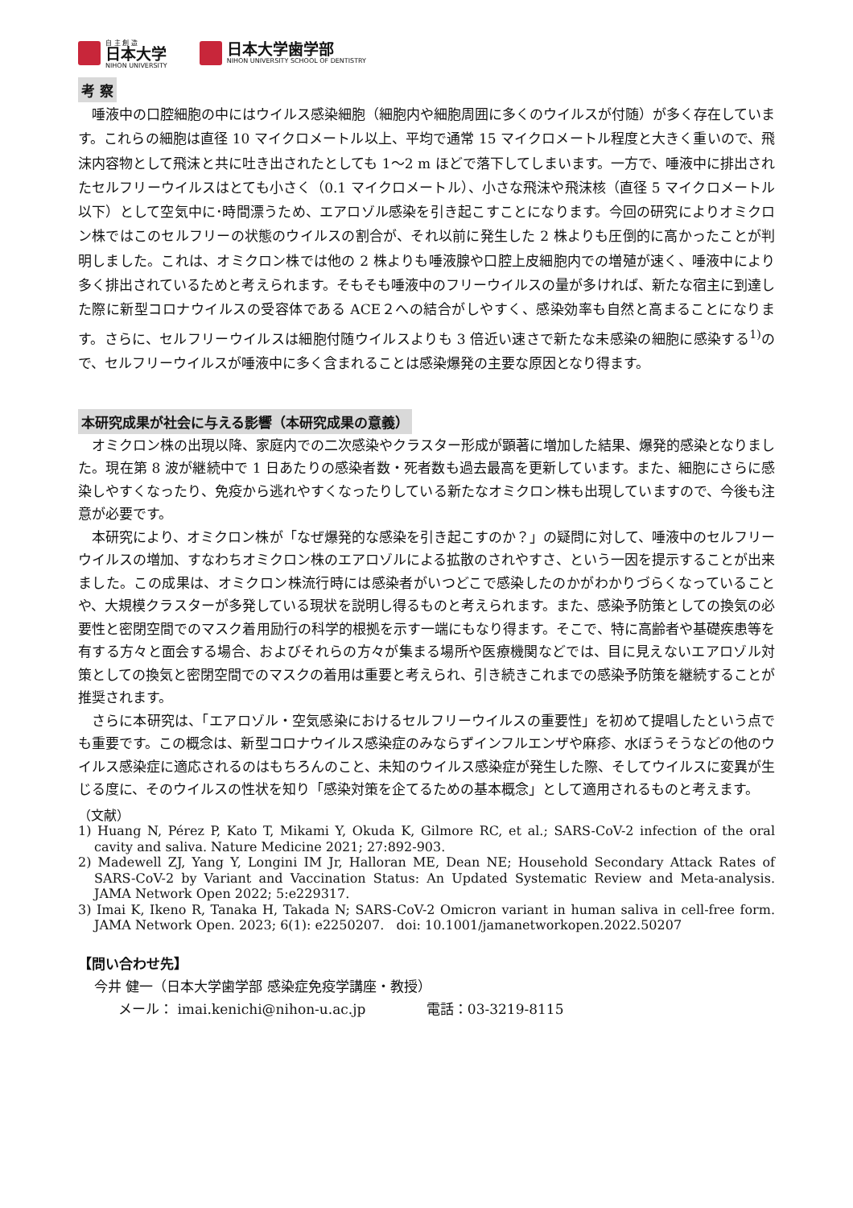自 主 創 造
日本大学
NIHON UNIVERSITY
日本大学歯学部
NIHON UNIVERSITY SCHOOL OF DENTISTRY
考 察
唾液中の口腔細胞の中にはウイルス感染細胞（細胞内や細胞周囲に多くのウイルスが付随）が多く存在しています。これらの細胞は直径 10 マイクロメートル以上、平均で通常 15 マイクロメートル程度と大きく重いので、飛沫内容物として飛沫と共に吐き出されたとしても 1～2 m ほどで落下してしまいます。一方で、唾液中に排出されたセルフリーウイルスはとても小さく（0.1 マイクロメートル）、小さな飛沫や飛沫核（直径 5 マイクロメートル以下）として空気中に･時間漂うため、エアロゾル感染を引き起こすことになります。今回の研究によりオミクロン株ではこのセルフリーの状態のウイルスの割合が、それ以前に発生した 2 株よりも圧倒的に高かったことが判明しました。これは、オミクロン株では他の 2 株よりも唾液腺や口腔上皮細胞内での増殖が速く、唾液中により多く排出されているためと考えられます。そもそも唾液中のフリーウイルスの量が多ければ、新たな宿主に到達した際に新型コロナウイルスの受容体である ACE２への結合がしやすく、感染効率も自然と高まることになります。さらに、セルフリーウイルスは細胞付随ウイルスよりも 3 倍近い速さで新たな未感染の細胞に感染する<sup>1)</sup>ので、セルフリーウイルスが唾液中に多く含まれることは感染爆発の主要な原因となり得ます。
本研究成果が社会に与える影響（本研究成果の意義）
オミクロン株の出現以降、家庭内での二次感染やクラスター形成が顕著に増加した結果、爆発的感染となりました。現在第 8 波が継続中で 1 日あたりの感染者数・死者数も過去最高を更新しています。また、細胞にさらに感染しやすくなったり、免疫から逃れやすくなったりしている新たなオミクロン株も出現していますので、今後も注意が必要です。
本研究により、オミクロン株が「なぜ爆発的な感染を引き起こすのか？」の疑問に対して、唾液中のセルフリーウイルスの増加、すなわちオミクロン株のエアロゾルによる拡散のされやすさ、という一因を提示することが出来ました。この成果は、オミクロン株流行時には感染者がいつどこで感染したのかがわかりづらくなっていることや、大規模クラスターが多発している現状を説明し得るものと考えられます。また、感染予防策としての換気の必要性と密閉空間でのマスク着用励行の科学的根拠を示す一端にもなり得ます。そこで、特に高齢者や基礎疾患等を有する方々と面会する場合、およびそれらの方々が集まる場所や医療機関などでは、目に見えないエアロゾル対策としての換気と密閉空間でのマスクの着用は重要と考えられ、引き続きこれまでの感染予防策を継続することが推奨されます。
さらに本研究は、「エアロゾル・空気感染におけるセルフリーウイルスの重要性」を初めて提唱したという点でも重要です。この概念は、新型コロナウイルス感染症のみならずインフルエンザや麻疹、水ぼうそうなどの他のウイルス感染症に適応されるのはもちろんのこと、未知のウイルス感染症が発生した際、そしてウイルスに変異が生じる度に、そのウイルスの性状を知り「感染対策を企てるための基本概念」として適用されるものと考えます。
（文献）
1) Huang N, Pérez P, Kato T, Mikami Y, Okuda K, Gilmore RC, et al.; SARS-CoV-2 infection of the oral cavity and saliva. Nature Medicine 2021; 27:892-903.
2) Madewell ZJ, Yang Y, Longini IM Jr, Halloran ME, Dean NE; Household Secondary Attack Rates of SARS-CoV-2 by Variant and Vaccination Status: An Updated Systematic Review and Meta-analysis. JAMA Network Open 2022; 5:e229317.
3) Imai K, Ikeno R, Tanaka H, Takada N; SARS-CoV-2 Omicron variant in human saliva in cell-free form. JAMA Network Open. 2023; 6(1): e2250207. doi: 10.1001/jamanetworkopen.2022.50207
【問い合わせ先】
今井 健一（日本大学歯学部 感染症免疫学講座・教授）
メール： imai.kenichi@nihon-u.ac.jp 電話：03-3219-8115